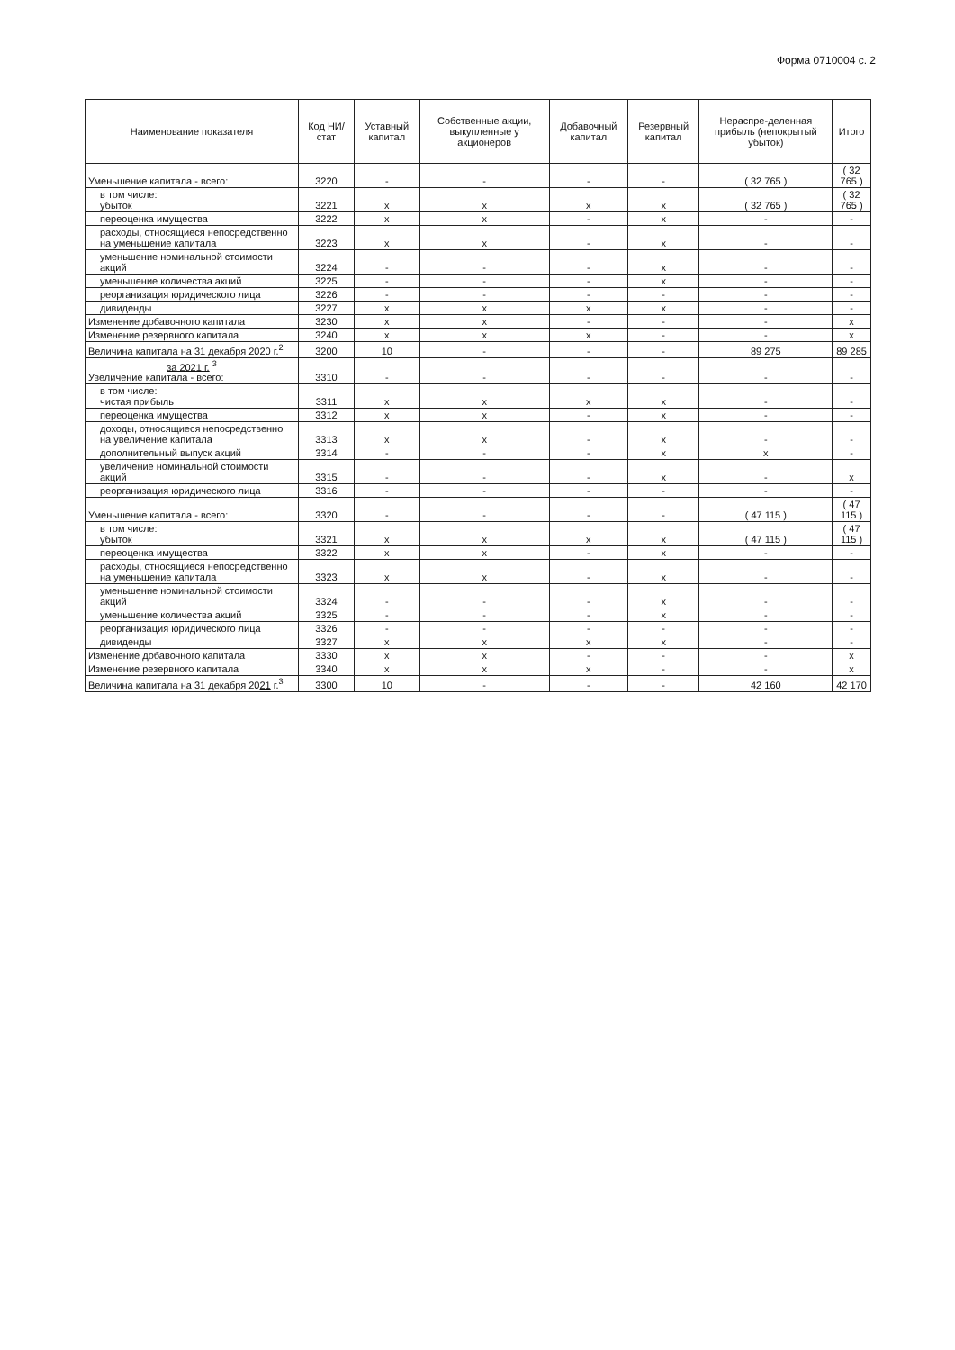Форма 0710004 с. 2
| Наименование показателя | Код НИ/ стат | Уставный капитал | Собственные акции, выкупленные у акционеров | Добавочный капитал | Резервный капитал | Нераспре-деленная прибыль (непокрытый убыток) | Итого |
| --- | --- | --- | --- | --- | --- | --- | --- |
| Уменьшение капитала - всего: | 3220 | - | - | - | - | ( 32 765 ) | ( 32 765 ) |
| в том числе: убыток | 3221 | x | x | x | x | ( 32 765 ) | ( 32 765 ) |
| переоценка имущества | 3222 | x | x | - | x | - | - |
| расходы, относящиеся непосредственно на уменьшение капитала | 3223 | x | x | - | x | - | - |
| уменьшение номинальной стоимости акций | 3224 | - | - | - | x | - | - |
| уменьшение количества акций | 3225 | - | - | - | x | - | - |
| реорганизация юридического лица | 3226 | - | - | - | - | - | - |
| дивиденды | 3227 | x | x | x | x | - | - |
| Изменение добавочного капитала | 3230 | x | x | - | - | - | x |
| Изменение резервного капитала | 3240 | x | x | x | - | - | x |
| Величина капитала на 31 декабря 20 20 г.<sup>2</sup> | 3200 | 10 | - | - | - | 89 275 | 89 285 |
| за 2021 г. <sup>3</sup> Увеличение капитала - всего: | 3310 | - | - | - | - | - | - |
| в том числе: чистая прибыль | 3311 | x | x | x | x | - | - |
| переоценка имущества | 3312 | x | x | - | x | - | - |
| доходы, относящиеся непосредственно на увеличение капитала | 3313 | x | x | - | x | - | - |
| дополнительный выпуск акций | 3314 | - | - | - | x | x | - |
| увеличение номинальной стоимости акций | 3315 | - | - | - | x | - | x |
| реорганизация юридического лица | 3316 | - | - | - | - | - | - |
| Уменьшение капитала - всего: | 3320 | - | - | - | - | ( 47 115 ) | ( 47 115 ) |
| в том числе: убыток | 3321 | x | x | x | x | ( 47 115 ) | ( 47 115 ) |
| переоценка имущества | 3322 | x | x | - | x | - | - |
| расходы, относящиеся непосредственно на уменьшение капитала | 3323 | x | x | - | x | - | - |
| уменьшение номинальной стоимости акций | 3324 | - | - | - | x | - | - |
| уменьшение количества акций | 3325 | - | - | - | x | - | - |
| реорганизация юридического лица | 3326 | - | - | - | - | - | - |
| дивиденды | 3327 | x | x | x | x | - | - |
| Изменение добавочного капитала | 3330 | x | x | - | - | - | x |
| Изменение резервного капитала | 3340 | x | x | x | - | - | x |
| Величина капитала на 31 декабря 20 21 г.<sup>3</sup> | 3300 | 10 | - | - | - | 42 160 | 42 170 |